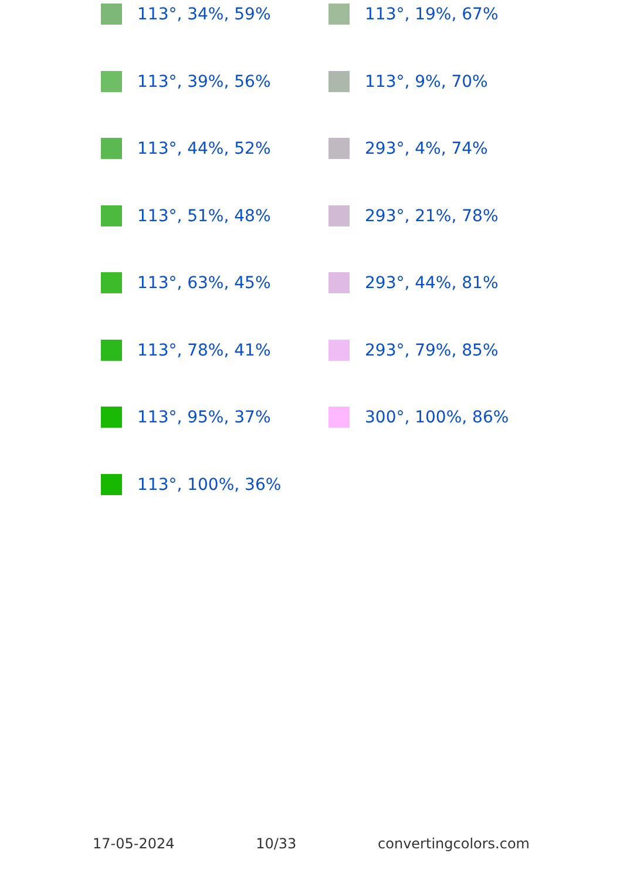113°, 34%, 59%
113°, 19%, 67%
113°, 39%, 56%
113°, 9%, 70%
113°, 44%, 52%
293°, 4%, 74%
113°, 51%, 48%
293°, 21%, 78%
113°, 63%, 45%
293°, 44%, 81%
113°, 78%, 41%
293°, 79%, 85%
113°, 95%, 37%
300°, 100%, 86%
113°, 100%, 36%
17-05-2024 10/33 convertingcolors.com